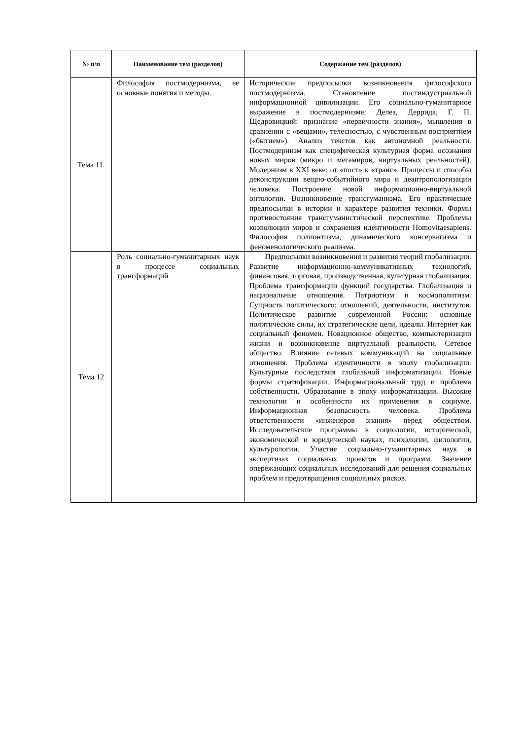| № п/п | Наименование тем (разделов) | Содержание тем (разделов) |
| --- | --- | --- |
| Тема 11. | Философия постмодернизма, ее основные понятия и методы. | Исторические предпосылки возникновения философского постмодернизма. Становление постиндустриальной информационной цивилизации. Его социально-гуманитарное выражение в постмодернизме: Делез, Деррида, Г. П. Щедровицкий: признание «первичности знания», мышления в сравнении с «вещами», телесностью, с чувственным восприятием («бытием»). Анализ текстов как автономной реальности. Постмодернизм как специфическая культурная форма осознания новых миров (микро и мегамиров, виртуальных реальностей). Модернизм в XXI веке: от «пост» к «транс». Процессы и способы деконструкции вещно-событийного мира и деантропологизации человека. Построение новой информационно-виртуальной онтологии. Возникновение трансгуманизма. Его практические предпосылки в истории и характере развития техники. Формы противостояния трансгуманистической перспективе. Проблемы коэволюции миров и сохранения идентичности Homovitaesapiens. Философия полионтизма, динамического консерватизма и феноменологического реализма. |
| Тема 12 | Роль социально-гуманитарных наук в процессе социальных трансформаций | Предпосылки возникновения и развития теорий глобализации. Развитие информационно-коммуникативных технологий, финансовая, торговая, производственная, культурная глобализация. Проблема трансформации функций государства. Глобализация и национальные отношения. Патриотизм и космополитизм. Сущность политического: отношений, деятельности, институтов. Политическое развитие современной России: основные политические силы, их стратегические цели, идеалы. Интернет как социальный феномен. Новационное общество, компьютеризации жизни и возникновение виртуальной реальности. Сетевое общество. Влияние сетевых коммуникаций на социальные отношения. Проблема идентичности в эпоху глобализации. Культурные последствия глобальной информатизации. Новые формы стратификации. Информациональный труд и проблема собственности. Образование в эпоху информатизации. Высокие технологии и особенности их применения в социуме. Информационная безопасность человека. Проблема ответственности «инженеров знания» перед обществом. Исследовательские программы в социологии, исторической, экономической и юридической науках, психологии, филологии, культурологии. Участие социально-гуманитарных наук в экспертизах социальных проектов и программ. Значение опережающих социальных исследований для решения социальных проблем и предотвращения социальных рисков. |